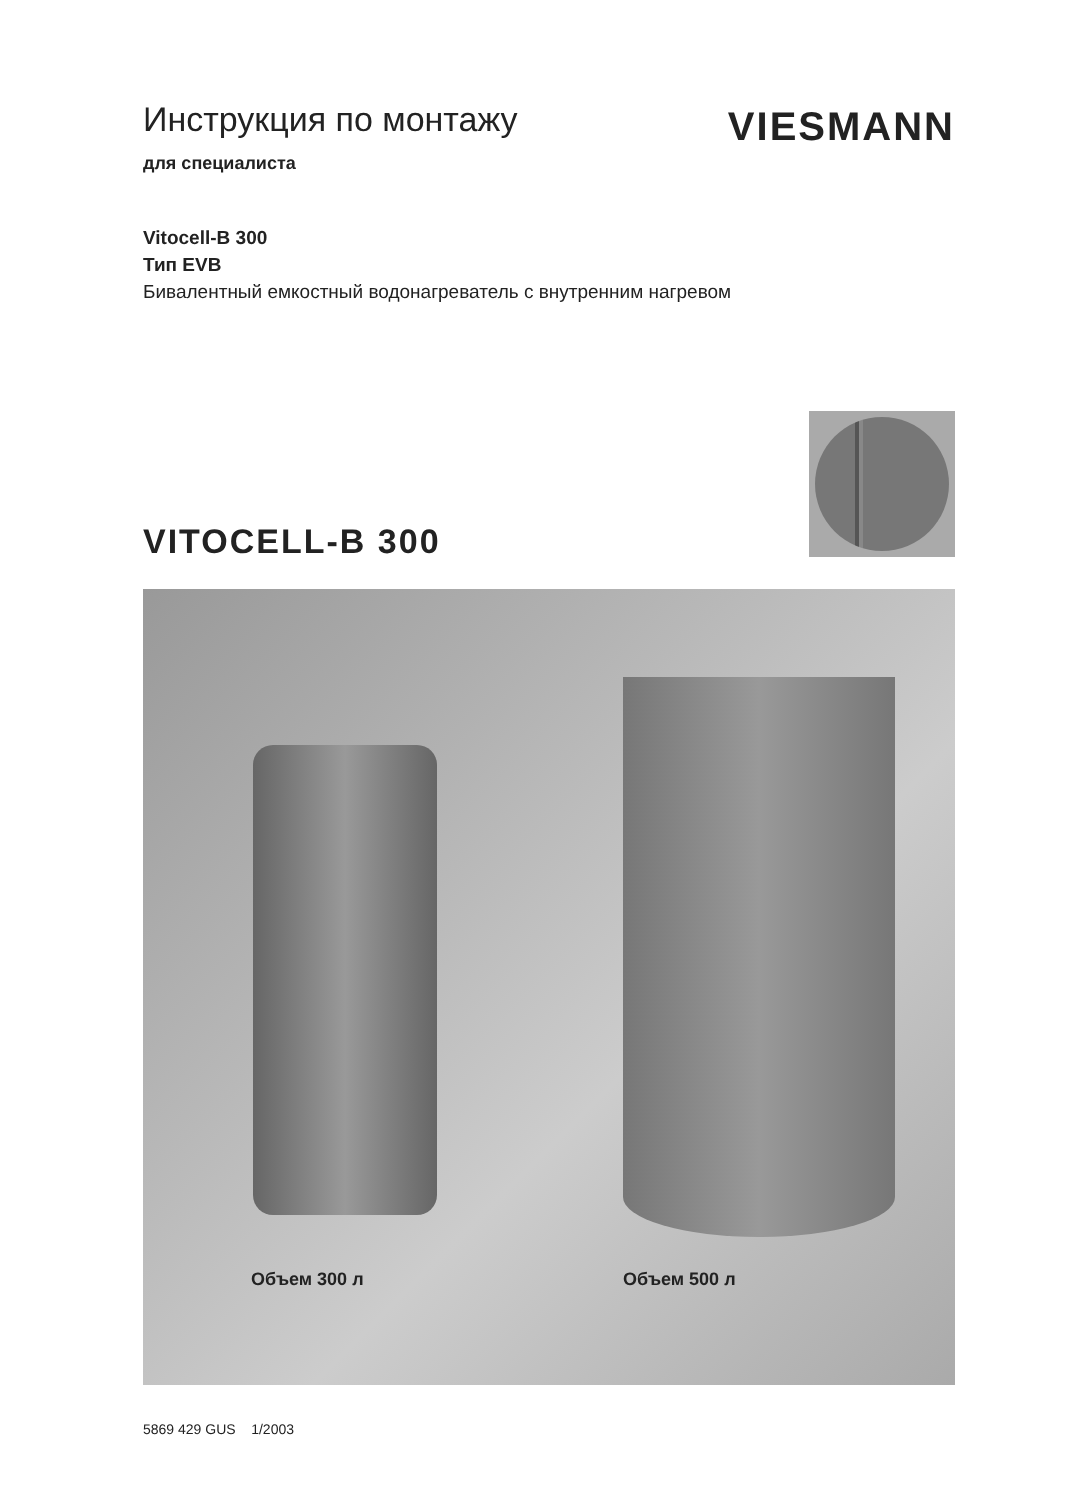Инструкция по монтажу
для специалиста
VIESMANN
Vitocell-B 300
Тип EVB
Бивалентный емкостный водонагреватель с внутренним нагревом
VITOCELL-B 300
Объем 300 л Объем 500 л
5869 429 GUS 1/2003